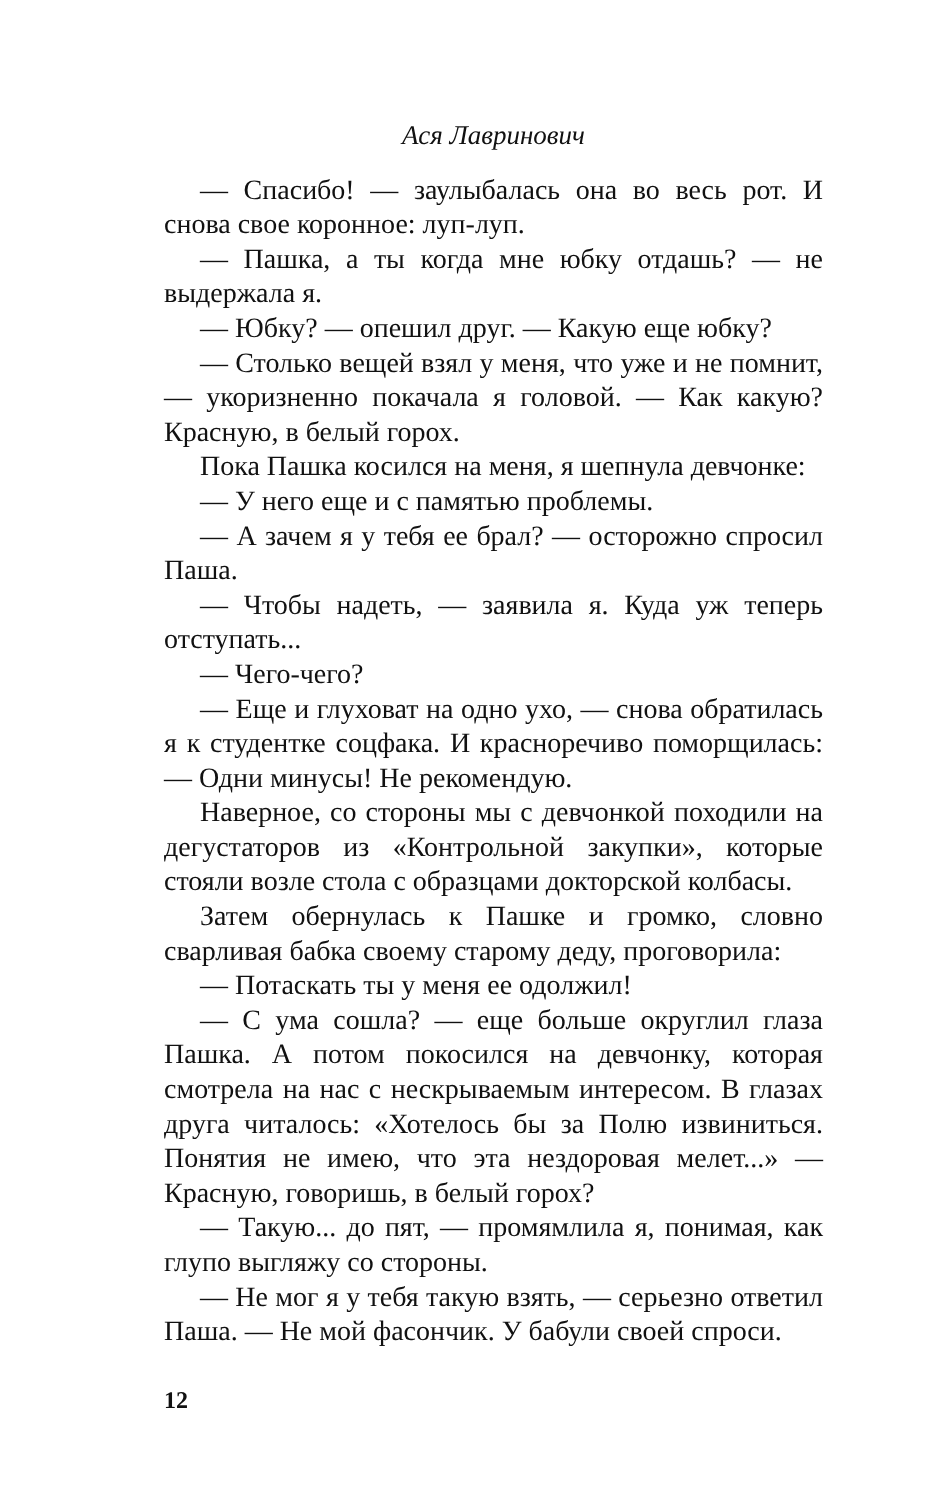Ася Лавринович
— Спасибо! — заулыбалась она во весь рот. И снова свое коронное: луп-луп.
— Пашка, а ты когда мне юбку отдашь? — не выдержала я.
— Юбку? — опешил друг. — Какую еще юбку?
— Столько вещей взял у меня, что уже и не помнит, — укоризненно покачала я головой. — Как какую? Красную, в белый горох.
Пока Пашка косился на меня, я шепнула девчонке:
— У него еще и с памятью проблемы.
— А зачем я у тебя ее брал? — осторожно спросил Паша.
— Чтобы надеть, — заявила я. Куда уж теперь отступать...
— Чего-чего?
— Еще и глуховат на одно ухо, — снова обратилась я к студентке соцфака. И красноречиво поморщилась: — Одни минусы! Не рекомендую.
Наверное, со стороны мы с девчонкой походили на дегустаторов из «Контрольной закупки», которые стояли возле стола с образцами докторской колбасы.
Затем обернулась к Пашке и громко, словно сварливая бабка своему старому деду, проговорила:
— Потаскать ты у меня ее одолжил!
— С ума сошла? — еще больше округлил глаза Пашка. А потом покосился на девчонку, которая смотрела на нас с нескрываемым интересом. В глазах друга читалось: «Хотелось бы за Полю извиниться. Понятия не имею, что эта нездоровая мелет...» — Красную, говоришь, в белый горох?
— Такую... до пят, — промямлила я, понимая, как глупо выгляжу со стороны.
— Не мог я у тебя такую взять, — серьезно ответил Паша. — Не мой фасончик. У бабули своей спроси.
12